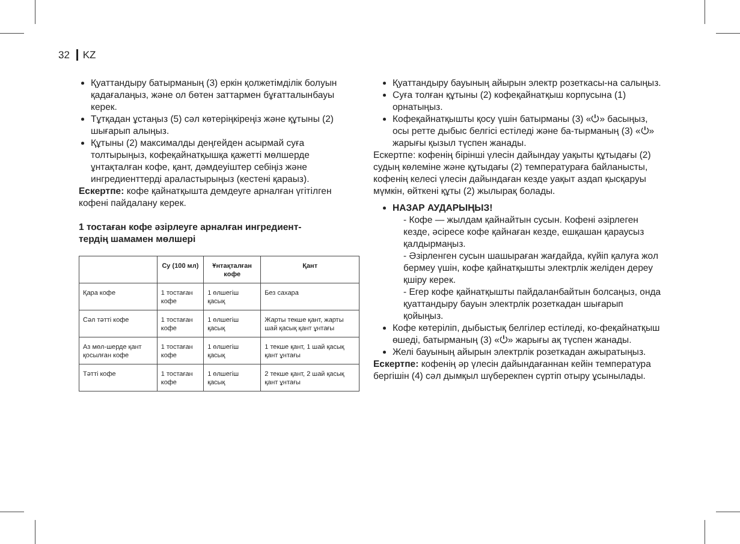32 KZ
Қуаттандыру батырманың (3) еркін қолжетімділік болуын қадағалаңыз, және ол бөтен заттармен бұғатталынбауы керек.
Тұтқадан ұстаңыз (5) сәл көтеріңкіреңіз және құтыны (2) шығарып алыңыз.
Құтыны (2) максималды деңгейден асырмай суға толтырыңыз, кофеқайнатқышқа қажетті мөлшерде ұнтақталған кофе, қант, дәмдеуіштер себіңіз және ингредиенттерді араластырыңыз (кестені қараыз).
Ескертпе: кофе қайнатқышта демдеуге арналған үгітілген кофені пайдалану керек.
1 тостаған кофе әзірлеуге арналған ингредиент-
тердің шамамен мөлшері
| | Су (100 мл) | Ұнтақталған кофе | Қант |
| --- | --- | --- | --- |
| Қара кофе | 1 тостаған кофе | 1 өлшегіш қасық | Без сахара |
| Сәл тәтті кофе | 1 тостаған кофе | 1 өлшегіш қасық | Жарты текше қант, жарты шай қасық қант ұнтағы |
| Аз мөл-шерде қант қосылған кофе | 1 тостаған кофе | 1 өлшегіш қасық | 1 текше қант, 1 шай қасық қант ұнтағы |
| Тәтті кофе | 1 тостаған кофе | 1 өлшегіш қасық | 2 текше қант, 2 шай қасық қант ұнтағы |
Қуаттандыру бауының айырын электр розеткасы-на салыңыз.
Суға толған құтыны (2) кофеқайнатқыш корпусына (1) орнатыңыз.
Кофеқайнатқышты қосу үшін батырманы (3) «⏻» басыңыз, осы ретте дыбыс белгісі естіледі және ба-тырманың (3) «⏻» жарығы қызыл түспен жанады.
Ескертпе: кофенің бірінші үлесін дайындау уақыты құтыдағы (2) судың көлеміне және құтыдағы (2) температураға байланысты, кофенің келесі үлесін дайындаған кезде уақыт аздап қысқаруы мүмкін, өйткені құты (2) жылырақ болады.
НАЗАР АУДАРЫҢЫЗ!
- Кофе — жылдам қайнайтын сусын. Кофені әзірлеген кезде, әсіресе кофе қайнаған кезде, ешқашан қараусыз қалдырмаңыз.
- Әзірленген сусын шашыраған жағдайда, күйіп қалуға жол бермеу үшін, кофе қайнатқышты электрлік желіден дереу қшіру керек.
- Егер кофе қайнатқышты пайдаланбайтын болсаңыз, онда қуаттандыру бауын электрлік розеткадан шығарып қойыңыз.
Кофе көтеріліп, дыбыстық белгілер естіледі, ко-феқайнатқыш өшеді, батырманың (3) «⏻» жарығы ақ түспен жанады.
Желі бауының айырын электрлік розеткадан ажыратыңыз.
Ескертпе: кофенің әр үлесін дайындағаннан кейін температура бергішін (4) сәл дымқыл шүберекпен сүртіп отыру ұсынылады.